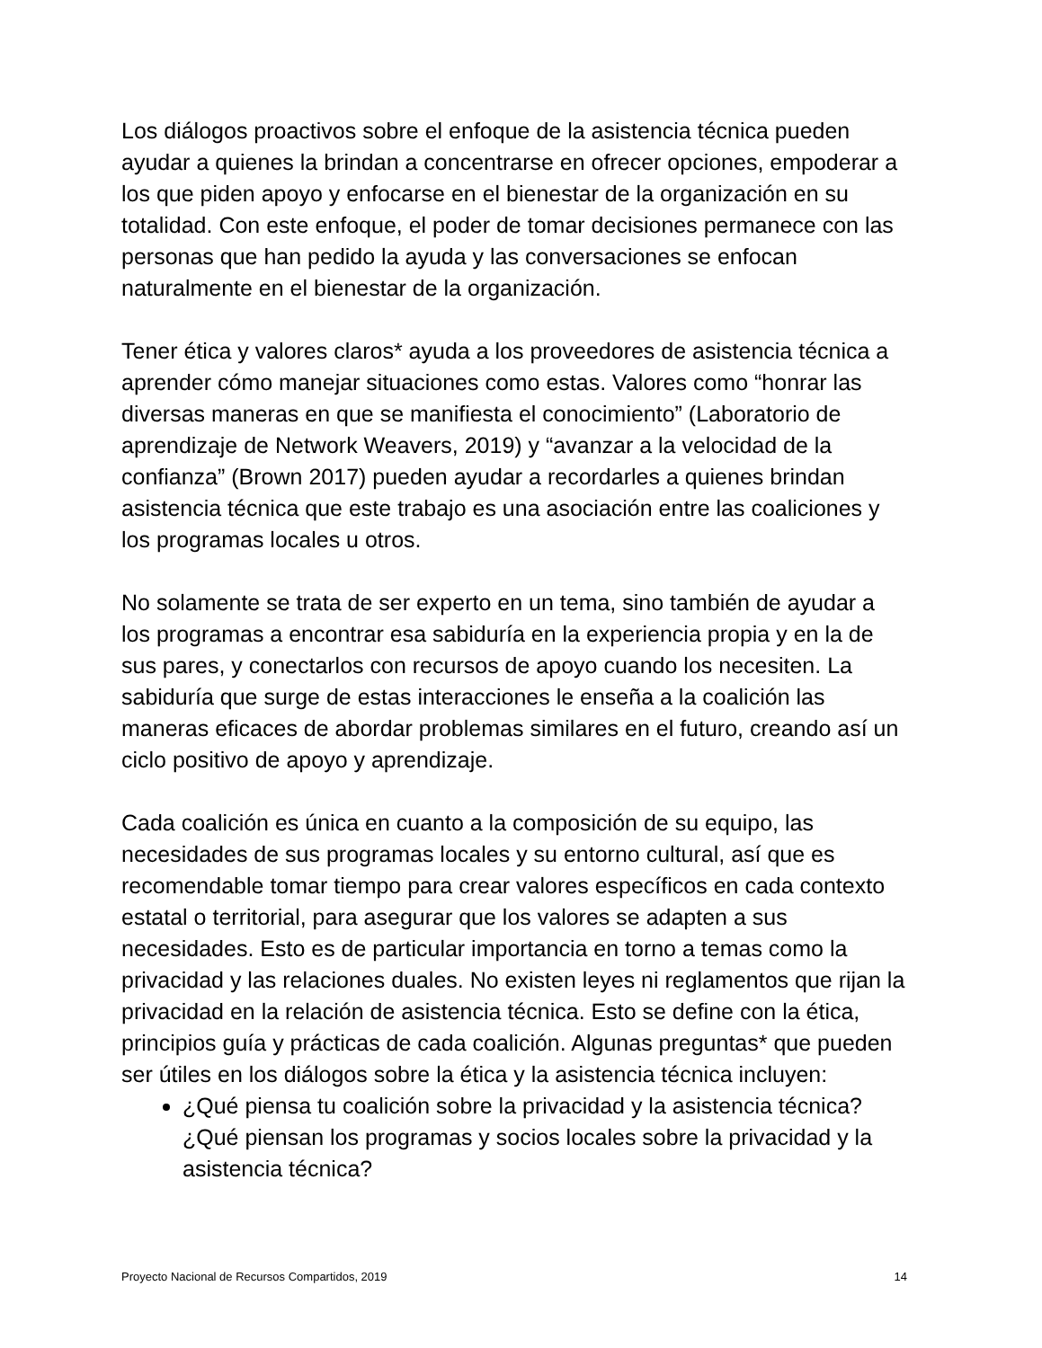Los diálogos proactivos sobre el enfoque de la asistencia técnica pueden ayudar a quienes la brindan a concentrarse en ofrecer opciones, empoderar a los que piden apoyo y enfocarse en el bienestar de la organización en su totalidad. Con este enfoque, el poder de tomar decisiones permanece con las personas que han pedido la ayuda y las conversaciones se enfocan naturalmente en el bienestar de la organización.
Tener ética y valores claros* ayuda a los proveedores de asistencia técnica a aprender cómo manejar situaciones como estas. Valores como “honrar las diversas maneras en que se manifiesta el conocimiento” (Laboratorio de aprendizaje de Network Weavers, 2019) y “avanzar a la velocidad de la confianza” (Brown 2017) pueden ayudar a recordarles a quienes brindan asistencia técnica que este trabajo es una asociación entre las coaliciones y los programas locales u otros.
No solamente se trata de ser experto en un tema, sino también de ayudar a los programas a encontrar esa sabiduría en la experiencia propia y en la de sus pares, y conectarlos con recursos de apoyo cuando los necesiten. La sabiduría que surge de estas interacciones le enseña a la coalición las maneras eficaces de abordar problemas similares en el futuro, creando así un ciclo positivo de apoyo y aprendizaje.
Cada coalición es única en cuanto a la composición de su equipo, las necesidades de sus programas locales y su entorno cultural, así que es recomendable tomar tiempo para crear valores específicos en cada contexto estatal o territorial, para asegurar que los valores se adapten a sus necesidades. Esto es de particular importancia en torno a temas como la privacidad y las relaciones duales. No existen leyes ni reglamentos que rijan la privacidad en la relación de asistencia técnica. Esto se define con la ética, principios guía y prácticas de cada coalición. Algunas preguntas* que pueden ser útiles en los diálogos sobre la ética y la asistencia técnica incluyen:
¿Qué piensa tu coalición sobre la privacidad y la asistencia técnica? ¿Qué piensan los programas y socios locales sobre la privacidad y la asistencia técnica?
Proyecto Nacional de Recursos Compartidos, 2019 14